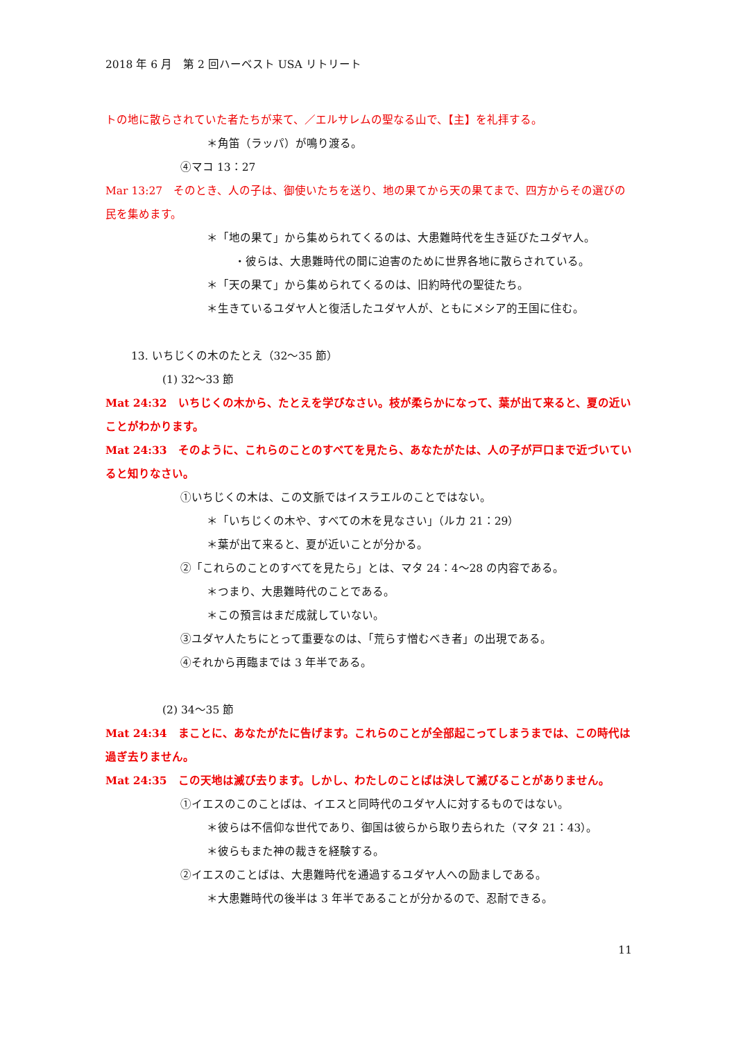2018 年 6 月　第 2 回ハーベスト USA リトリート
トの地に散らされていた者たちが来て、／エルサレムの聖なる山で、【主】を礼拝する。
＊角笛（ラッパ）が鳴り渡る。
④マコ 13：27
Mar 13:27　そのとき、人の子は、御使いたちを送り、地の果てから天の果てまで、四方からその選びの民を集めます。
＊「地の果て」から集められてくるのは、大患難時代を生き延びたユダヤ人。
・彼らは、大患難時代の間に迫害のために世界各地に散らされている。
＊「天の果て」から集められてくるのは、旧約時代の聖徒たち。
＊生きているユダヤ人と復活したユダヤ人が、ともにメシア的王国に住む。
13. いちじくの木のたとえ（32～35 節）
(1) 32～33 節
Mat 24:32　いちじくの木から、たとえを学びなさい。枝が柔らかになって、葉が出て来ると、夏の近いことがわかります。
Mat 24:33　そのように、これらのことのすべてを見たら、あなたがたは、人の子が戸口まで近づいていると知りなさい。
①いちじくの木は、この文脈ではイスラエルのことではない。
＊「いちじくの木や、すべての木を見なさい」（ルカ 21：29）
＊葉が出て来ると、夏が近いことが分かる。
②「これらのことのすべてを見たら」とは、マタ 24：4～28 の内容である。
＊つまり、大患難時代のことである。
＊この預言はまだ成就していない。
③ユダヤ人たちにとって重要なのは、「荒らす憎むべき者」の出現である。
④それから再臨までは 3 年半である。
(2) 34～35 節
Mat 24:34　まことに、あなたがたに告げます。これらのことが全部起こってしまうまでは、この時代は過ぎ去りません。
Mat 24:35　この天地は滅び去ります。しかし、わたしのことばは決して滅びることがありません。
①イエスのこのことばは、イエスと同時代のユダヤ人に対するものではない。
＊彼らは不信仰な世代であり、御国は彼らから取り去られた（マタ 21：43）。
＊彼らもまた神の裁きを経験する。
②イエスのことばは、大患難時代を通過するユダヤ人への励ましである。
＊大患難時代の後半は 3 年半であることが分かるので、忍耐できる。
11